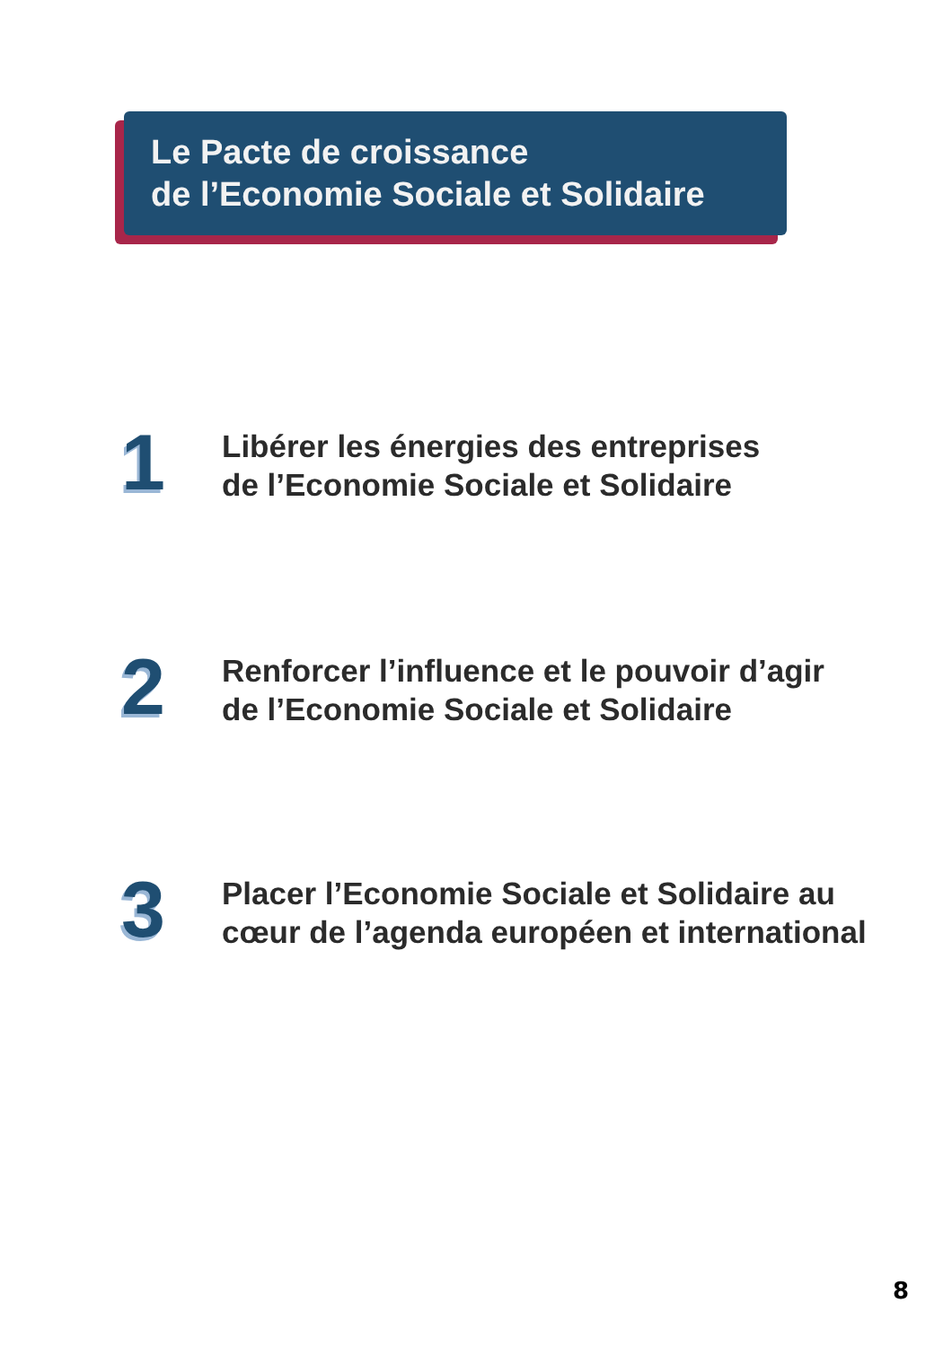Le Pacte de croissance
de l’Economie Sociale et Solidaire
1
Libérer les énergies des entreprises
de l’Economie Sociale et Solidaire
2
Renforcer l’influence et le pouvoir d’agir
de l’Economie Sociale et Solidaire
3
Placer l’Economie Sociale et Solidaire au
cœur de l’agenda européen et international
8